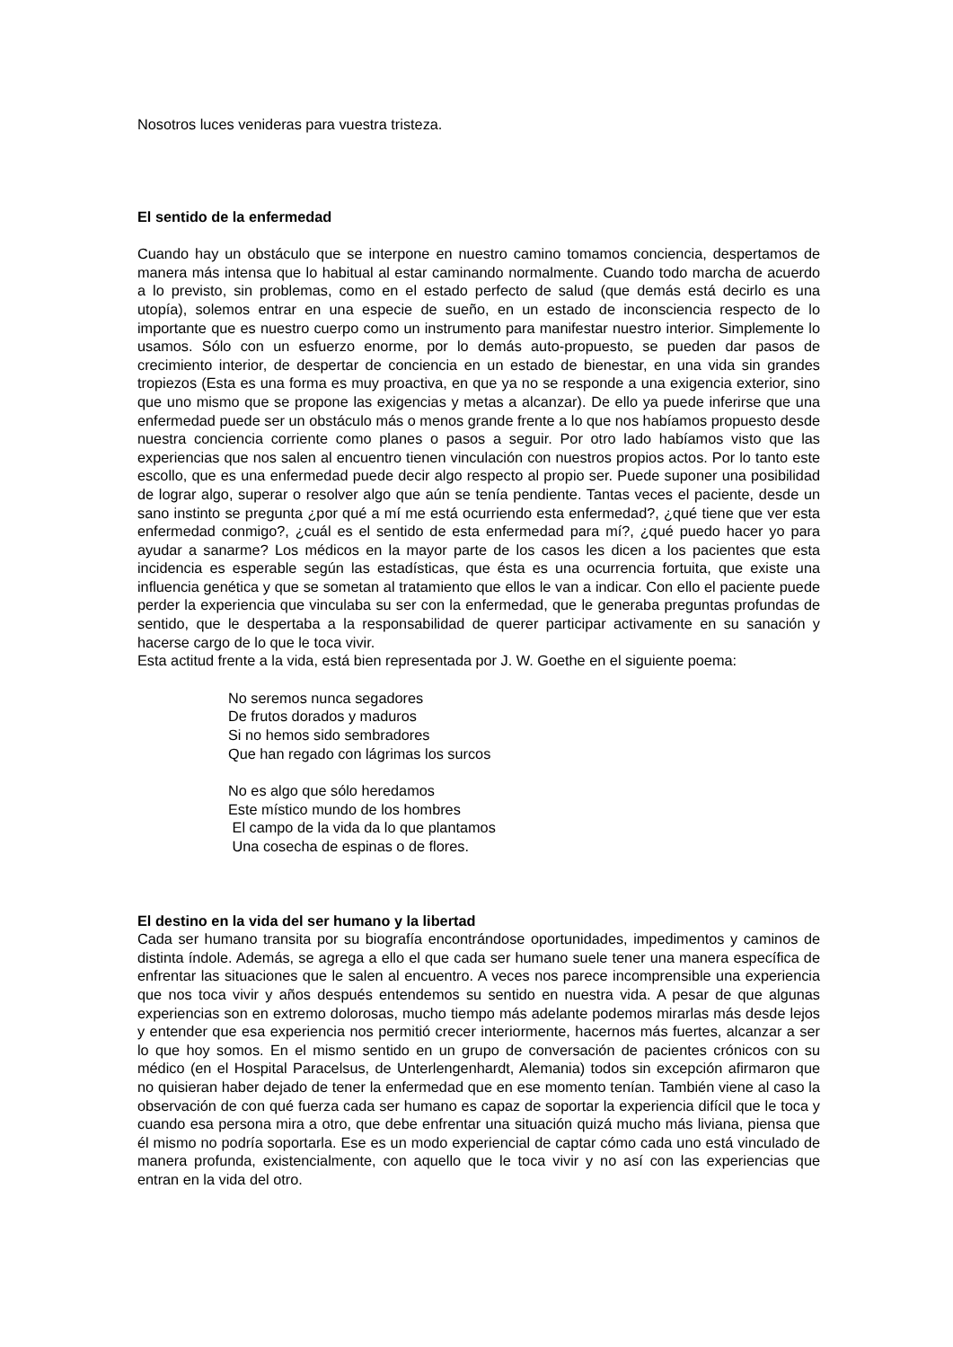Nosotros luces venideras para vuestra tristeza.
El sentido de la enfermedad
Cuando hay un obstáculo que se interpone en nuestro camino tomamos conciencia, despertamos de manera más intensa que lo habitual al estar caminando normalmente. Cuando todo marcha de acuerdo a lo previsto, sin problemas, como en el estado perfecto de salud (que demás está decirlo es una utopía), solemos entrar en una especie de sueño, en un estado de inconsciencia respecto de lo importante que es nuestro cuerpo como un instrumento para manifestar nuestro interior. Simplemente lo usamos. Sólo con un esfuerzo enorme, por lo demás auto-propuesto, se pueden dar pasos de crecimiento interior, de despertar de conciencia en un estado de bienestar, en una vida sin grandes tropiezos (Esta es una forma es muy proactiva, en que ya no se responde a una exigencia exterior, sino que uno mismo que se propone las exigencias y metas a alcanzar). De ello ya puede inferirse que una enfermedad puede ser un obstáculo más o menos grande frente a lo que nos habíamos propuesto desde nuestra conciencia corriente como planes o pasos a seguir. Por otro lado habíamos visto que las experiencias que nos salen al encuentro tienen vinculación con nuestros propios actos. Por lo tanto este escollo, que es una enfermedad puede decir algo respecto al propio ser. Puede suponer una posibilidad de lograr algo, superar o resolver algo que aún se tenía pendiente. Tantas veces el paciente, desde un sano instinto se pregunta ¿por qué a mí me está ocurriendo esta enfermedad?, ¿qué tiene que ver esta enfermedad conmigo?, ¿cuál es el sentido de esta enfermedad para mí?, ¿qué puedo hacer yo para ayudar a sanarme? Los médicos en la mayor parte de los casos les dicen a los pacientes que esta incidencia es esperable según las estadísticas, que ésta es una ocurrencia fortuita, que existe una influencia genética y que se sometan al tratamiento que ellos le van a indicar. Con ello el paciente puede perder la experiencia que vinculaba su ser con la enfermedad, que le generaba preguntas profundas de sentido, que le despertaba a la responsabilidad de querer participar activamente en su sanación y hacerse cargo de lo que le toca vivir.
Esta actitud frente a la vida, está bien representada por J. W. Goethe en el siguiente poema:
No seremos nunca segadores
De frutos dorados y maduros
Si no hemos sido sembradores
Que han regado con lágrimas los surcos
No es algo que sólo heredamos
Este místico mundo de los hombres
El campo de la vida da lo que plantamos
Una cosecha de espinas o de flores.
El destino en la vida del ser humano y la libertad
Cada ser humano transita por su biografía encontrándose oportunidades, impedimentos y caminos de distinta índole. Además, se agrega a ello el que cada ser humano suele tener una manera específica de enfrentar las situaciones que le salen al encuentro. A veces nos parece incomprensible una experiencia que nos toca vivir y años después entendemos su sentido en nuestra vida. A pesar de que algunas experiencias son en extremo dolorosas, mucho tiempo más adelante podemos mirarlas más desde lejos y entender que esa experiencia nos permitió crecer interiormente, hacernos más fuertes, alcanzar a ser lo que hoy somos. En el mismo sentido en un grupo de conversación de pacientes crónicos con su médico (en el Hospital Paracelsus, de Unterlengenhardt, Alemania) todos sin excepción afirmaron que no quisieran haber dejado de tener la enfermedad que en ese momento tenían. También viene al caso la observación de con qué fuerza cada ser humano es capaz de soportar la experiencia difícil que le toca y cuando esa persona mira a otro, que debe enfrentar una situación quizá mucho más liviana, piensa que él mismo no podría soportarla. Ese es un modo experiencial de captar cómo cada uno está vinculado de manera profunda, existencialmente, con aquello que le toca vivir y no así con las experiencias que entran en la vida del otro.